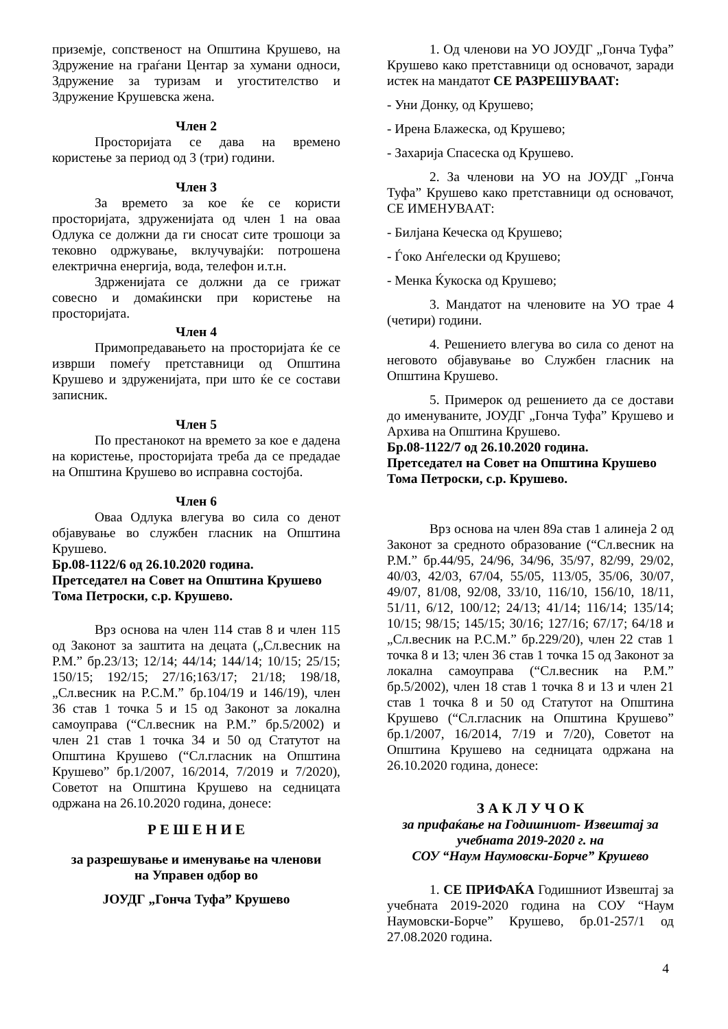приземје, сопственост на Општина Крушево, на Здружение на граѓани Центар за хумани односи, Здружение за туризам и угостителство и Здружение Крушевска жена.
Член 2
Просторијата се дава на времено користење за период од 3 (три) години.
Член 3
За времето за кое ќе се користи просторијата, здруженијата од член 1 на оваа Одлука се должни да ги сносат сите трошоци за тековно одржување, вклучувајќи: потрошена електрична енергија, вода, телефон и.т.н.
Здрженијата се должни да се грижат совесно и домаќински при користење на просторијата.
Член 4
Примопредавањето на просторијата ќе се изврши помеѓу претставници од Општина Крушево и здруженијата, при што ќе се состави записник.
Член 5
По престанокот на времето за кое е дадена на користење, просторијата треба да се предадае на Општина Крушево во исправна состојба.
Член 6
Оваа Одлука влегува во сила со денот објавување во службен гласник на Општина Крушево.
Бр.08-1122/6 од 26.10.2020 година.
Претседател на Совет на Општина Крушево
Тома Петроски, с.р. Крушево.
Врз основа на член 114 став 8 и член 115 од Законот за заштита на децата („Сл.весник на Р.М.” бр.23/13; 12/14; 44/14; 144/14; 10/15; 25/15; 150/15; 192/15; 27/16;163/17; 21/18; 198/18, „Сл.весник на Р.С.М.” бр.104/19 и 146/19), член 36 став 1 точка 5 и 15 од Законот за локална самоуправа (“Сл.весник на Р.М.” бр.5/2002) и член 21 став 1 точка 34 и 50 од Статутот на Општина Крушево (“Сл.гласник на Општина Крушево” бр.1/2007, 16/2014, 7/2019 и 7/2020), Советот на Општина Крушево на седницата одржана на 26.10.2020 година, донесе:
Р Е Ш Е Н И Е
за разрешување и именување на членови
на Управен одбор во
ЈОУДГ „Гонча Туфа” Крушево
1. Од членови на УО ЈОУДГ „Гонча Туфа” Крушево како претставници од основачот, заради истек на мандатот СЕ РАЗРЕШУВААТ:
- Уни Донку, од Крушево;
- Ирена Блажеска, од Крушево;
- Захарија Спасеска од Крушево.
2. За членови на УО на ЈОУДГ „Гонча Туфа” Крушево како претставници од основачот, СЕ ИМЕНУВААТ:
- Билјана Кеческа од Крушево;
- Ѓоко Анѓелески од Крушево;
- Менка Ќукоска од Крушево;
3. Мандатот на членовите на УО трае 4 (четири) години.
4. Решението влегува во сила со денот на неговото објавување во Службен гласник на Општина Крушево.
5. Примерок од решението да се достави до именуваните, ЈОУДГ „Гонча Туфа” Крушево и Архива на Општина Крушево.
Бр.08-1122/7 од 26.10.2020 година.
Претседател на Совет на Општина Крушево
Тома Петроски, с.р. Крушево.
Врз основа на член 89а став 1 алинеја 2 од Законот за средното образование (“Сл.весник на Р.М.” бр.44/95, 24/96, 34/96, 35/97, 82/99, 29/02, 40/03, 42/03, 67/04, 55/05, 113/05, 35/06, 30/07, 49/07, 81/08, 92/08, 33/10, 116/10, 156/10, 18/11, 51/11, 6/12, 100/12; 24/13; 41/14; 116/14; 135/14; 10/15; 98/15; 145/15; 30/16; 127/16; 67/17; 64/18 и „Сл.весник на Р.С.М.” бр.229/20), член 22 став 1 точка 8 и 13; член 36 став 1 точка 15 од Законот за локална самоуправа (“Сл.весник на Р.М.” бр.5/2002), член 18 став 1 точка 8 и 13 и член 21 став 1 точка 8 и 50 од Статутот на Општина Крушево (“Сл.гласник на Општина Крушево” бр.1/2007, 16/2014, 7/19 и 7/20), Советот на Општина Крушево на седницата одржана на 26.10.2020 година, донесе:
З А К Л У Ч О К
за прифаќање на Годишниот- Извештај за учебната 2019-2020 г. на
СОУ “Наум Наумовски-Борче” Крушево
1. СЕ ПРИФАЌА Годишниот Извештај за учебната 2019-2020 година на СОУ “Наум Наумовски-Борче” Крушево, бр.01-257/1 од 27.08.2020 година.
4